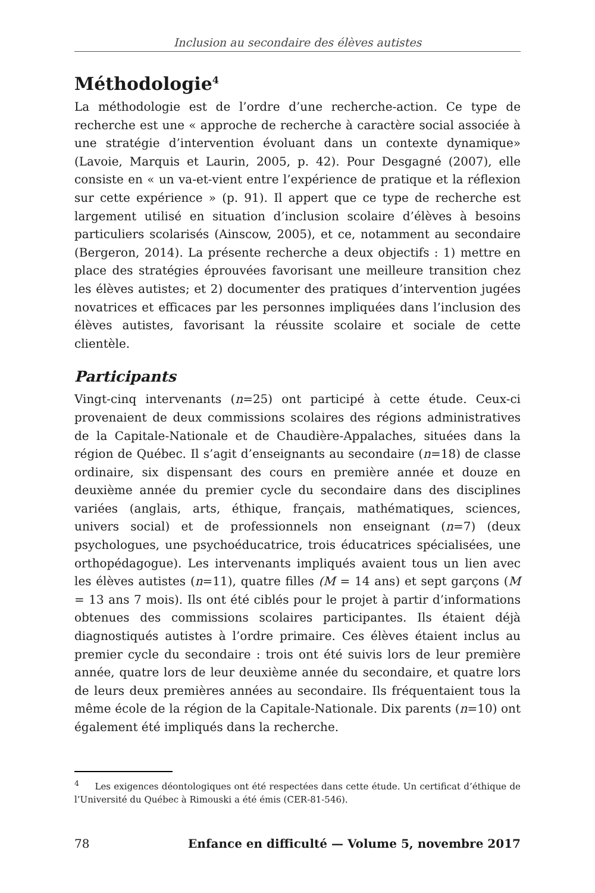Inclusion au secondaire des élèves autistes
Méthodologie<sup>4</sup>
La méthodologie est de l’ordre d’une recherche-action. Ce type de recherche est une « approche de recherche à caractère social associée à une stratégie d’intervention évoluant dans un contexte dynamique» (Lavoie, Marquis et Laurin, 2005, p. 42). Pour Desgagné (2007), elle consiste en « un va-et-vient entre l’expérience de pratique et la réflexion sur cette expérience » (p. 91). Il appert que ce type de recherche est largement utilisé en situation d’inclusion scolaire d’élèves à besoins particuliers scolarisés (Ainscow, 2005), et ce, notamment au secondaire (Bergeron, 2014). La présente recherche a deux objectifs : 1) mettre en place des stratégies éprouvées favorisant une meilleure transition chez les élèves autistes; et 2) documenter des pratiques d’intervention jugées novatrices et efficaces par les personnes impliquées dans l’inclusion des élèves autistes, favorisant la réussite scolaire et sociale de cette clientèle.
Participants
Vingt-cinq intervenants (n=25) ont participé à cette étude. Ceux-ci provenaient de deux commissions scolaires des régions administratives de la Capitale-Nationale et de Chaudière-Appalaches, situées dans la région de Québec. Il s’agit d’enseignants au secondaire (n=18) de classe ordinaire, six dispensant des cours en première année et douze en deuxième année du premier cycle du secondaire dans des disciplines variées (anglais, arts, éthique, français, mathématiques, sciences, univers social) et de professionnels non enseignant (n=7) (deux psychologues, une psychoéducatrice, trois éducatrices spécialisées, une orthopédagogue). Les intervenants impliqués avaient tous un lien avec les élèves autistes (n=11), quatre filles (M = 14 ans) et sept garçons (M = 13 ans 7 mois). Ils ont été ciblés pour le projet à partir d’informations obtenues des commissions scolaires participantes. Ils étaient déjà diagnostiqués autistes à l’ordre primaire. Ces élèves étaient inclus au premier cycle du secondaire : trois ont été suivis lors de leur première année, quatre lors de leur deuxième année du secondaire, et quatre lors de leurs deux premières années au secondaire. Ils fréquentaient tous la même école de la région de la Capitale-Nationale. Dix parents (n=10) ont également été impliqués dans la recherche.
<sup>4</sup> Les exigences déontologiques ont été respectées dans cette étude. Un certificat d’éthique de l’Université du Québec à Rimouski a été émis (CER-81-546).
78 Enfance en difficulté — Volume 5, novembre 2017